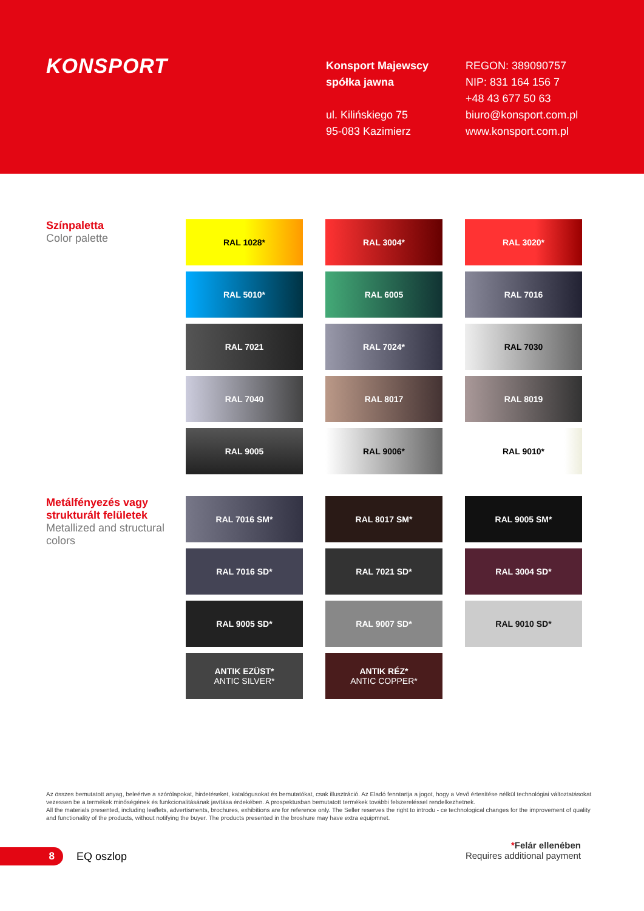KONSPORT
Konsport Majewscy
spółka jawna
ul. Kilińskiego 75
95-083 Kazimierz
REGON: 389090757
NIP: 831 164 156 7
+48 43 677 50 63
biuro@konsport.com.pl
www.konsport.com.pl
Színpaletta
Color palette
RAL 1028*
RAL 3004*
RAL 3020*
RAL 5010*
RAL 6005
RAL 7016
RAL 7021
RAL 7024*
RAL 7030
RAL 7040
RAL 8017
RAL 8019
RAL 9005
RAL 9006*
RAL 9010*
Metálfényezés vagy strukturált felületek
Metallized and structural colors
RAL 7016 SM*
RAL 8017 SM*
RAL 9005 SM*
RAL 7016 SD*
RAL 7021 SD*
RAL 3004 SD*
RAL 9005 SD*
RAL 9007 SD*
RAL 9010 SD*
ANTIK EZÜST*
ANTIC SILVER*
ANTIK RÉZ*
ANTIC COPPER*
Az összes bemutatott anyag, beleértve a szórólapokat, hirdetéseket, katalógusokat és bemutatókat, csak illusztráció. Az Eladó fenntartja a jogot, hogy a Vevő értesítése nélkül technológiai változtatásokat vezessen be a termékek minőségének és funkcionalitásának javítása érdekében. A prospektusban bemutatott termékek további felszereléssel rendelkezhetnek.
All the materials presented, including leaflets, advertisments, brochures, exhibitions are for reference only. The Seller reserves the right to introdu - ce technological changes for the improvement of quality and functionality of the products, without notifying the buyer. The products presented in the broshure may have extra equipmnet.
*Felár ellenében
Requires additional payment
8
EQ oszlop